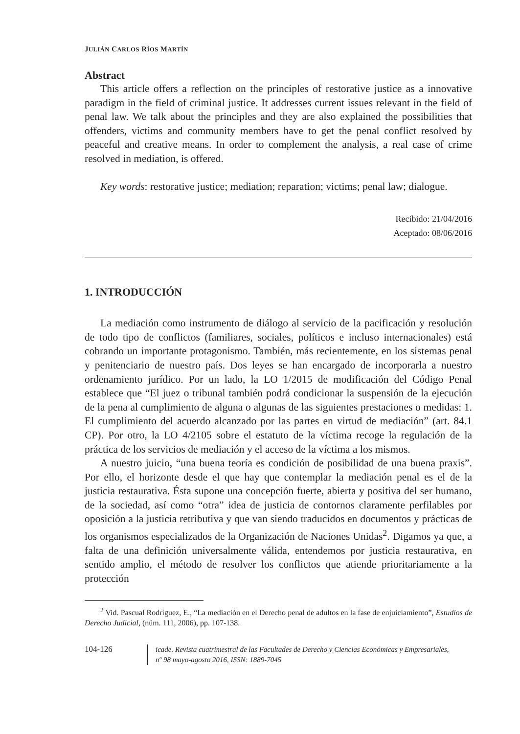JULIÁN CARLOS RÍOS MARTÍN
Abstract
This article offers a reflection on the principles of restorative justice as a innovative paradigm in the field of criminal justice. It addresses current issues relevant in the field of penal law. We talk about the principles and they are also explained the possibilities that offenders, victims and community members have to get the penal conflict resolved by peaceful and creative means. In order to complement the analysis, a real case of crime resolved in mediation, is offered.
Key words: restorative justice; mediation; reparation; victims; penal law; dialogue.
Recibido: 21/04/2016
Aceptado: 08/06/2016
1. INTRODUCCIÓN
La mediación como instrumento de diálogo al servicio de la pacificación y resolución de todo tipo de conflictos (familiares, sociales, políticos e incluso internacionales) está cobrando un importante protagonismo. También, más recientemente, en los sistemas penal y penitenciario de nuestro país. Dos leyes se han encargado de incorporarla a nuestro ordenamiento jurídico. Por un lado, la LO 1/2015 de modificación del Código Penal establece que “El juez o tribunal también podrá condicionar la suspensión de la ejecución de la pena al cumplimiento de alguna o algunas de las siguientes prestaciones o medidas: 1. El cumplimiento del acuerdo alcanzado por las partes en virtud de mediación” (art. 84.1 CP). Por otro, la LO 4/2105 sobre el estatuto de la víctima recoge la regulación de la práctica de los servicios de mediación y el acceso de la víctima a los mismos.
A nuestro juicio, “una buena teoría es condición de posibilidad de una buena praxis”. Por ello, el horizonte desde el que hay que contemplar la mediación penal es el de la justicia restaurativa. Ésta supone una concepción fuerte, abierta y positiva del ser humano, de la sociedad, así como “otra” idea de justicia de contornos claramente perfilables por oposición a la justicia retributiva y que van siendo traducidos en documentos y prácticas de los organismos especializados de la Organización de Naciones Unidas<sup>2</sup>. Digamos ya que, a falta de una definición universalmente válida, entendemos por justicia restaurativa, en sentido amplio, el método de resolver los conflictos que atiende prioritariamente a la protección
<sup>2</sup> Vid. Pascual Rodríguez, E., “La mediación en el Derecho penal de adultos en la fase de enjuiciamiento”, Estudios de Derecho Judicial, (núm. 111, 2006), pp. 107-138.
104-126
icade. Revista cuatrimestral de las Facultades de Derecho y Ciencias Económicas y Empresariales,
nº 98 mayo-agosto 2016, ISSN: 1889-7045